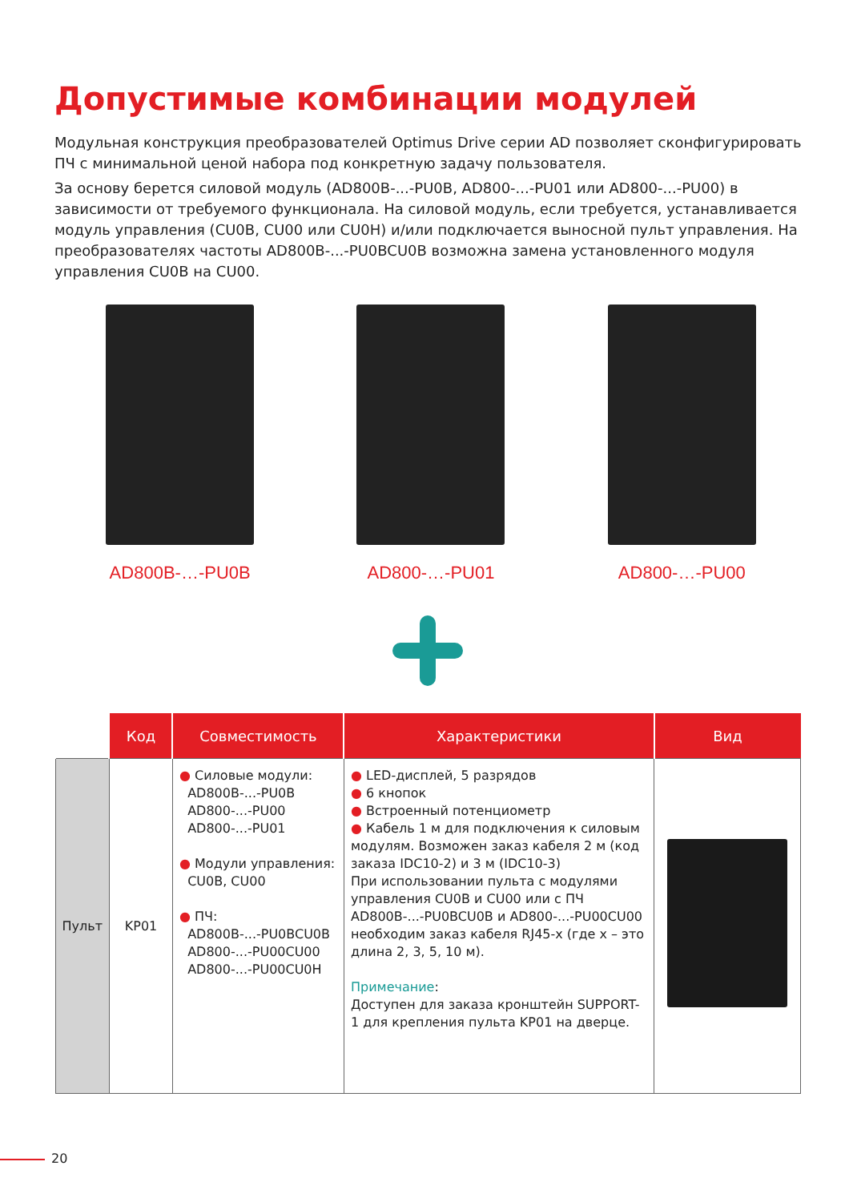Допустимые комбинации модулей
Модульная конструкция преобразователей Optimus Drive серии AD позволяет сконфигурировать ПЧ с минимальной ценой набора под конкретную задачу пользователя.
За основу берется силовой модуль (AD800B-...-PU0B, AD800-...-PU01 или AD800-...-PU00) в зависимости от требуемого функционала. На силовой модуль, если требуется, устанавливается модуль управления (CU0B, CU00 или CU0H) и/или подключается выносной пульт управления. На преобразователях частоты AD800B-...-PU0BCU0B возможна замена установленного модуля управления CU0B на CU00.
AD800B-…-PU0B AD800-…-PU01 AD800-…-PU00
| | Код | Совместимость | Характеристики | Вид |
| --- | --- | --- | --- | --- |
| Пульт | KP01 | ● Силовые модули: AD800B-...-PU0B AD800-...-PU00 AD800-...-PU01 ● Модули управления: CU0B, CU00 ● ПЧ: AD800B-...-PU0BCU0B AD800-...-PU00CU00 AD800-...-PU00CU0H | ● LED-дисплей, 5 разрядов ● 6 кнопок ● Встроенный потенциометр ● Кабель 1 м для подключения к силовым модулям. Возможен заказ кабеля 2 м (код заказа IDC10-2) и 3 м (IDC10-3) При использовании пульта с модулями управления CU0B и CU00 или с ПЧ AD800B-...-PU0BCU0B и AD800-...-PU00CU00 необходим заказ кабеля RJ45-x (где x – это длина 2, 3, 5, 10 м). Примечание : Доступен для заказа кронштейн SUPPORT-1 для крепления пульта KP01 на дверце. | |
20